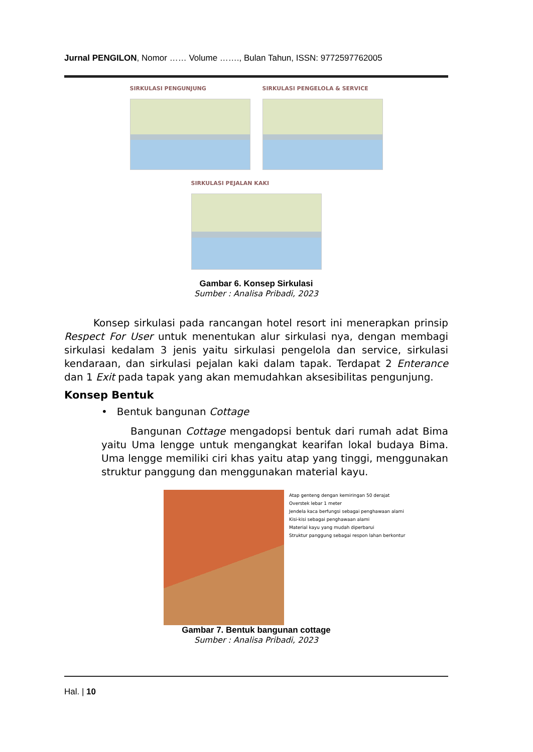Jurnal PENGILON, Nomor …… Volume ……., Bulan Tahun, ISSN: 9772597762005
SIRKULASI PENGUNJUNG SIRKULASI PENGELOLA & SERVICE
SIRKULASI PEJALAN KAKI
Gambar 6. Konsep Sirkulasi
Sumber : Analisa Pribadi, 2023
Konsep sirkulasi pada rancangan hotel resort ini menerapkan prinsip Respect For User untuk menentukan alur sirkulasi nya, dengan membagi sirkulasi kedalam 3 jenis yaitu sirkulasi pengelola dan service, sirkulasi kendaraan, dan sirkulasi pejalan kaki dalam tapak. Terdapat 2 Enterance dan 1 Exit pada tapak yang akan memudahkan aksesibilitas pengunjung.
Konsep Bentuk
• Bentuk bangunan Cottage
Bangunan Cottage mengadopsi bentuk dari rumah adat Bima yaitu Uma lengge untuk mengangkat kearifan lokal budaya Bima. Uma lengge memiliki ciri khas yaitu atap yang tinggi, menggunakan struktur panggung dan menggunakan material kayu.
Atap genteng dengan kemiringan 50 derajat
Overstek lebar 1 meter
Jendela kaca berfungsi sebagai penghawaan alami
Kisi-kisi sebagai penghawaan alami
Material kayu yang mudah diperbarui
Struktur panggung sebagai respon lahan berkontur
Gambar 7. Bentuk bangunan cottage
Sumber : Analisa Pribadi, 2023
Hal. | 10